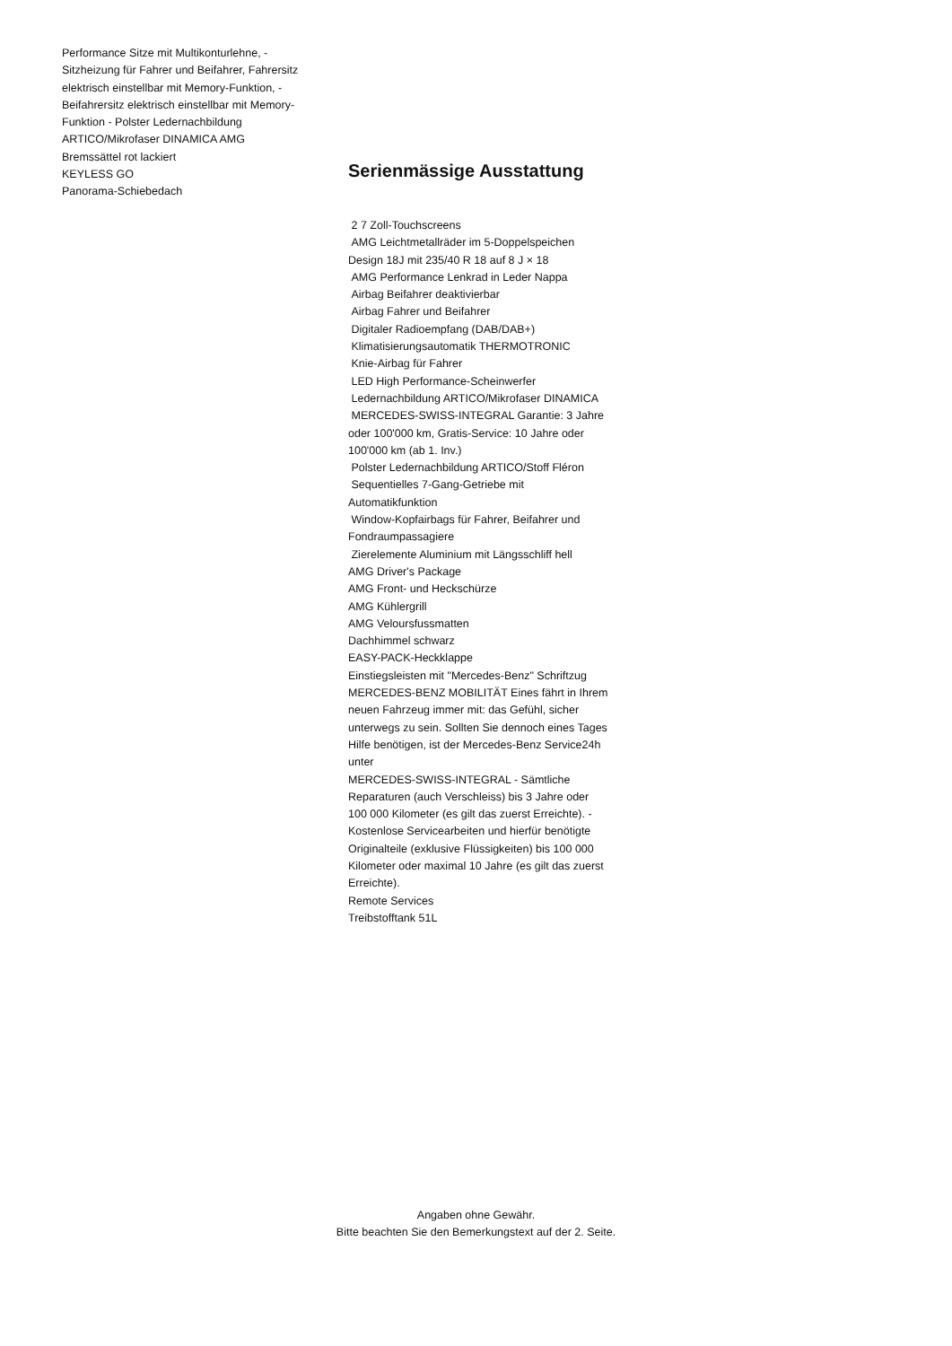Performance Sitze mit Multikonturlehne, - Sitzheizung für Fahrer und Beifahrer, Fahrersitz elektrisch einstellbar mit Memory-Funktion, - Beifahrersitz elektrisch einstellbar mit Memory-Funktion - Polster Ledernachbildung ARTICO/Mikrofaser DINAMICA AMG
Bremssättel rot lackiert
KEYLESS GO
Panorama-Schiebedach
Serienmässige Ausstattung
2 7 Zoll-Touchscreens
AMG Leichtmetallräder im 5-Doppelspeichen Design 18J mit 235/40 R 18 auf 8 J × 18
AMG Performance Lenkrad in Leder Nappa
Airbag Beifahrer deaktivierbar
Airbag Fahrer und Beifahrer
Digitaler Radioempfang (DAB/DAB+)
Klimatisierungsautomatik THERMOTRONIC
Knie-Airbag für Fahrer
LED High Performance-Scheinwerfer
Ledernachbildung ARTICO/Mikrofaser DINAMICA
MERCEDES-SWISS-INTEGRAL Garantie: 3 Jahre oder 100'000 km, Gratis-Service: 10 Jahre oder 100'000 km (ab 1. Inv.)
Polster Ledernachbildung ARTICO/Stoff Fléron
Sequentielles 7-Gang-Getriebe mit Automatikfunktion
Window-Kopfairbags für Fahrer, Beifahrer und Fondraumpassagiere
Zierelemente Aluminium mit Längsschliff hell
AMG Driver's Package
AMG Front- und Heckschürze
AMG Kühlergrill
AMG Veloursfussmatten
Dachhimmel schwarz
EASY-PACK-Heckklappe
Einstiegsleisten mit "Mercedes-Benz" Schriftzug
MERCEDES-BENZ MOBILITÄT Eines fährt in Ihrem neuen Fahrzeug immer mit: das Gefühl, sicher unterwegs zu sein. Sollten Sie dennoch eines Tages Hilfe benötigen, ist der Mercedes-Benz Service24h unter
MERCEDES-SWISS-INTEGRAL - Sämtliche Reparaturen (auch Verschleiss) bis 3 Jahre oder 100 000 Kilometer (es gilt das zuerst Erreichte). - Kostenlose Servicearbeiten und hierfür benötigte Originalteile (exklusive Flüssigkeiten) bis 100 000 Kilometer oder maximal 10 Jahre (es gilt das zuerst Erreichte).
Remote Services
Treibstofftank 51L
Angaben ohne Gewähr.
Bitte beachten Sie den Bemerkungstext auf der 2. Seite.